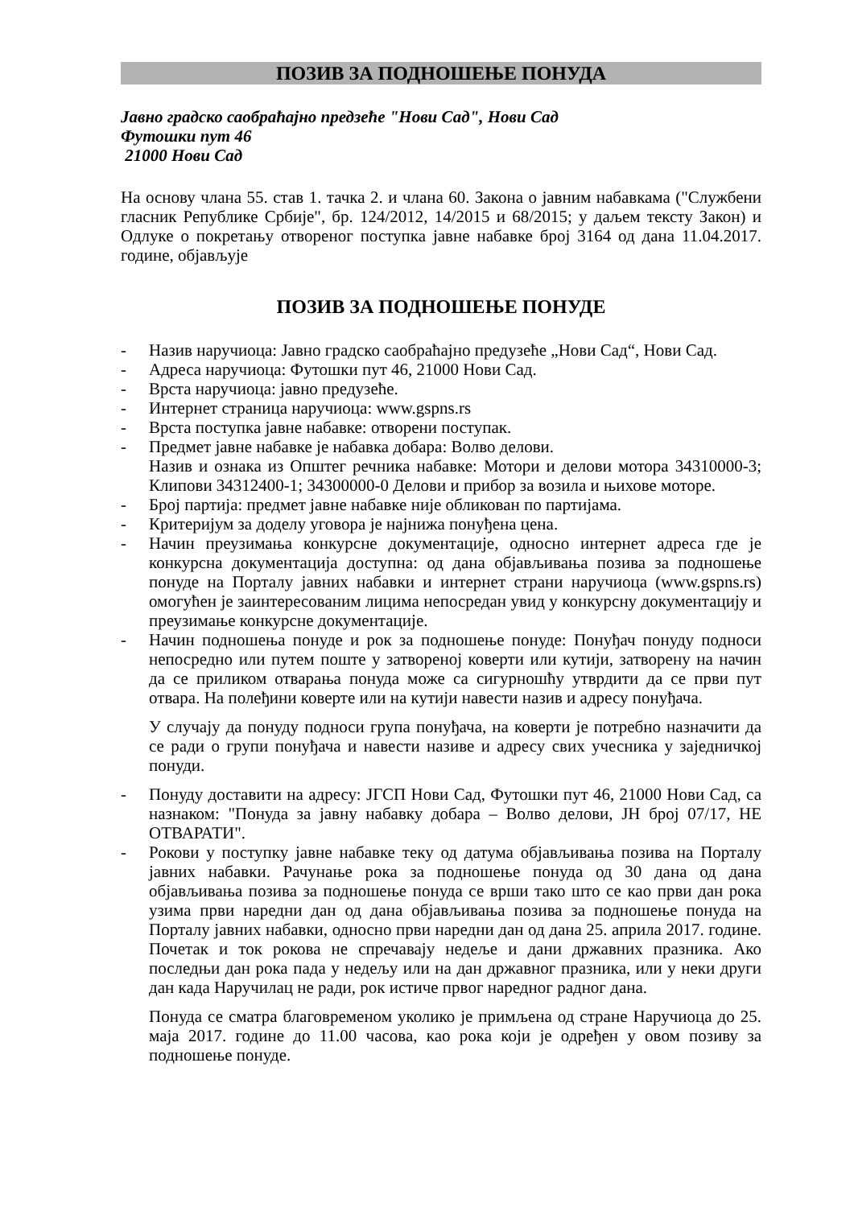ПОЗИВ ЗА ПОДНОШЕЊЕ ПОНУДА
Јавно градско саобраћајно предзеће "Нови Сад", Нови Сад
Футошки пут 46
21000 Нови Сад
На основу члана 55. став 1. тачка 2. и члана 60. Закона о јавним набавкама ("Службени гласник Републике Србије", бр. 124/2012, 14/2015 и 68/2015; у даљем тексту Закон) и Одлуке о покретању отвореног поступка јавне набавке број 3164 од дана 11.04.2017. године, објављује
ПОЗИВ ЗА ПОДНОШЕЊЕ ПОНУДЕ
- Назив наручиоца: Јавно градско саобраћајно предузеће „Нови Сад“, Нови Сад.
- Адреса наручиоца: Футошки пут 46, 21000 Нови Сад.
- Врста наручиоца: јавно предузеће.
- Интернет страница наручиоца: www.gspns.rs
- Врста поступка јавне набавке: отворени поступак.
- Предмет јавне набавке је набавка добара: Волво делови.
Назив и ознака из Општег речника набавке: Мотори и делови мотора 34310000-3; Клипови 34312400-1; 34300000-0 Делови и прибор за возила и њихове моторе.
- Број партија: предмет јавне набавке није обликован по партијама.
- Критеријум за доделу уговора је најнижа понуђена цена.
- Начин преузимања конкурсне документације, односно интернет адреса где је конкурсна документација доступна: од дана објављивања позива за подношење понуде на Порталу јавних набавки и интернет страни наручиоца (www.gspns.rs) омогућен је заинтересованим лицима непосредан увид у конкурсну документацију и преузимање конкурсне документације.
- Начин подношења понуде и рок за подношење понуде: Понуђач понуду подноси непосредно или путем поште у затвореној коверти или кутији, затворену на начин да се приликом отварања понуда може са сигурношћу утврдити да се први пут отвара. На полеђини коверте или на кутији навести назив и адресу понуђача.
У случају да понуду подноси група понуђача, на коверти је потребно назначити да се ради о групи понуђача и навести називе и адресу свих учесника у заједничкој понуди.
- Понуду доставити на адресу: ЈГСП Нови Сад, Футошки пут 46, 21000 Нови Сад, са назнаком: "Понуда за јавну набавку добара – Волво делови, ЈН број 07/17, НЕ ОТВАРАТИ".
- Рокови у поступку јавне набавке теку од датума објављивања позива на Порталу јавних набавки. Рачунање рока за подношење понуда од 30 дана од дана објављивања позива за подношење понуда се врши тако што се као први дан рока узима први наредни дан од дана објављивања позива за подношење понуда на Порталу јавних набавки, односно први наредни дан од дана 25. априла 2017. године. Почетак и ток рокова не спречавају недеље и дани државних празника. Ако последњи дан рока пада у недељу или на дан државног празника, или у неки други дан када Наручилац не ради, рок истиче првог наредног радног дана.
Понуда се сматра благовременом уколико је примљена од стране Наручиоца до 25. маја 2017. године до 11.00 часова, као рока који је одређен у овом позиву за подношење понуде.